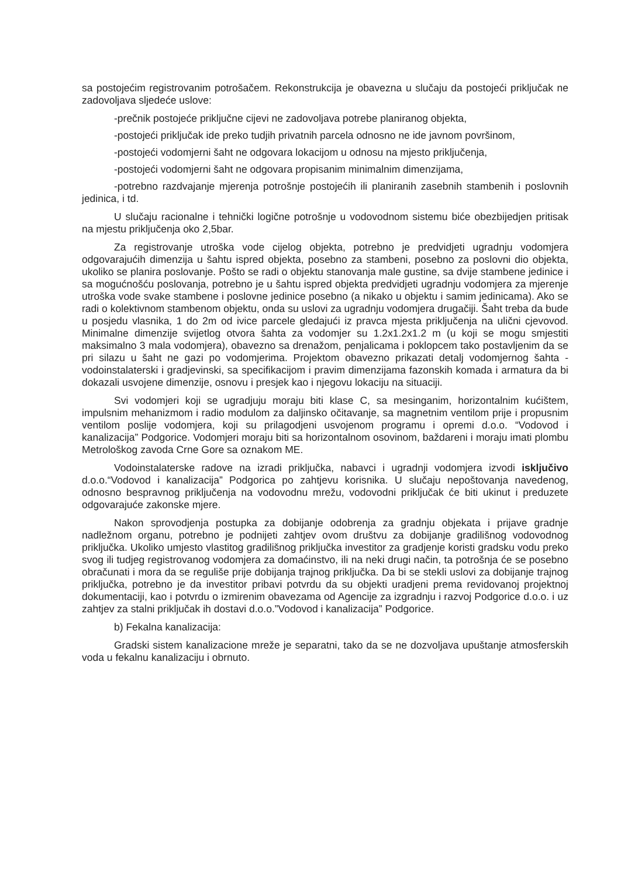sa postojećim registrovanim potrošačem. Rekonstrukcija je obavezna u slučaju da postojeći priključak ne zadovoljava sljedeće uslove:
-prečnik postojeće priključne cijevi ne zadovoljava potrebe planiranog objekta,
-postojeći priključak ide preko tudjih privatnih parcela odnosno ne ide javnom površinom,
-postojeći vodomjerni šaht ne odgovara lokacijom u odnosu na mjesto priključenja,
-postojeći vodomjerni šaht ne odgovara propisanim minimalnim dimenzijama,
-potrebno razdvajanje mjerenja potrošnje postojećih ili planiranih zasebnih stambenih i poslovnih jedinica, i td.
U slučaju racionalne i tehnički logične potrošnje u vodovodnom sistemu biće obezbijedjen pritisak na mjestu priključenja oko 2,5bar.
Za registrovanje utroška vode cijelog objekta, potrebno je predvidjeti ugradnju vodomjera odgovarajućih dimenzija u šahtu ispred objekta, posebno za stambeni, posebno za poslovni dio objekta, ukoliko se planira poslovanje. Pošto se radi o objektu stanovanja male gustine, sa dvije stambene jedinice i sa mogućnošću poslovanja, potrebno je u šahtu ispred objekta predvidjeti ugradnju vodomjera za mjerenje utroška vode svake stambene i poslovne jedinice posebno (a nikako u objektu i samim jedinicama). Ako se radi o kolektivnom stambenom objektu, onda su uslovi za ugradnju vodomjera drugačiji. Šaht treba da bude u posjedu vlasnika, 1 do 2m od ivice parcele gledajući iz pravca mjesta priključenja na ulični cjevovod. Minimalne dimenzije svijetlog otvora šahta za vodomjer su 1.2x1.2x1.2 m (u koji se mogu smjestiti maksimalno 3 mala vodomjera), obavezno sa drenažom, penjalicama i poklopcem tako postavljenim da se pri silazu u šaht ne gazi po vodomjerima. Projektom obavezno prikazati detalj vodomjernog šahta - vodoinstalaterski i gradjevinski, sa specifikacijom i pravim dimenzijama fazonskih komada i armatura da bi dokazali usvojene dimenzije, osnovu i presjek kao i njegovu lokaciju na situaciji.
Svi vodomjeri koji se ugradjuju moraju biti klase C, sa mesinganim, horizontalnim kućištem, impulsnim mehanizmom i radio modulom za daljinsko očitavanje, sa magnetnim ventilom prije i propusnim ventilom poslije vodomjera, koji su prilagodjeni usvojenom programu i opremi d.o.o. “Vodovod i kanalizacija” Podgorice. Vodomjeri moraju biti sa horizontalnom osovinom, baždareni i moraju imati plombu Metrološkog zavoda Crne Gore sa oznakom ME.
Vodoinstalaterske radove na izradi priključka, nabavci i ugradnji vodomjera izvodi isključivo d.o.o.“Vodovod i kanalizacija” Podgorica po zahtjevu korisnika. U slučaju nepoštovanja navedenog, odnosno bespravnog priključenja na vodovodnu mrežu, vodovodni priključak će biti ukinut i preduzete odgovarajuće zakonske mjere.
Nakon sprovodjenja postupka za dobijanje odobrenja za gradnju objekata i prijave gradnje nadležnom organu, potrebno je podnijeti zahtjev ovom društvu za dobijanje gradilišnog vodovodnog priključka. Ukoliko umjesto vlastitog gradilišnog priključka investitor za gradjenje koristi gradsku vodu preko svog ili tudjeg registrovanog vodomjera za domaćinstvo, ili na neki drugi način, ta potrošnja će se posebno obračunati i mora da se reguliše prije dobijanja trajnog priključka. Da bi se stekli uslovi za dobijanje trajnog priključka, potrebno je da investitor pribavi potvrdu da su objekti uradjeni prema revidovanoj projektnoj dokumentaciji, kao i potvrdu o izmirenim obavezama od Agencije za izgradnju i razvoj Podgorice d.o.o. i uz zahtjev za stalni priključak ih dostavi d.o.o.”Vodovod i kanalizacija” Podgorice.
b) Fekalna kanalizacija:
Gradski sistem kanalizacione mreže je separatni, tako da se ne dozvoljava upuštanje atmosferskih voda u fekalnu kanalizaciju i obrnuto.